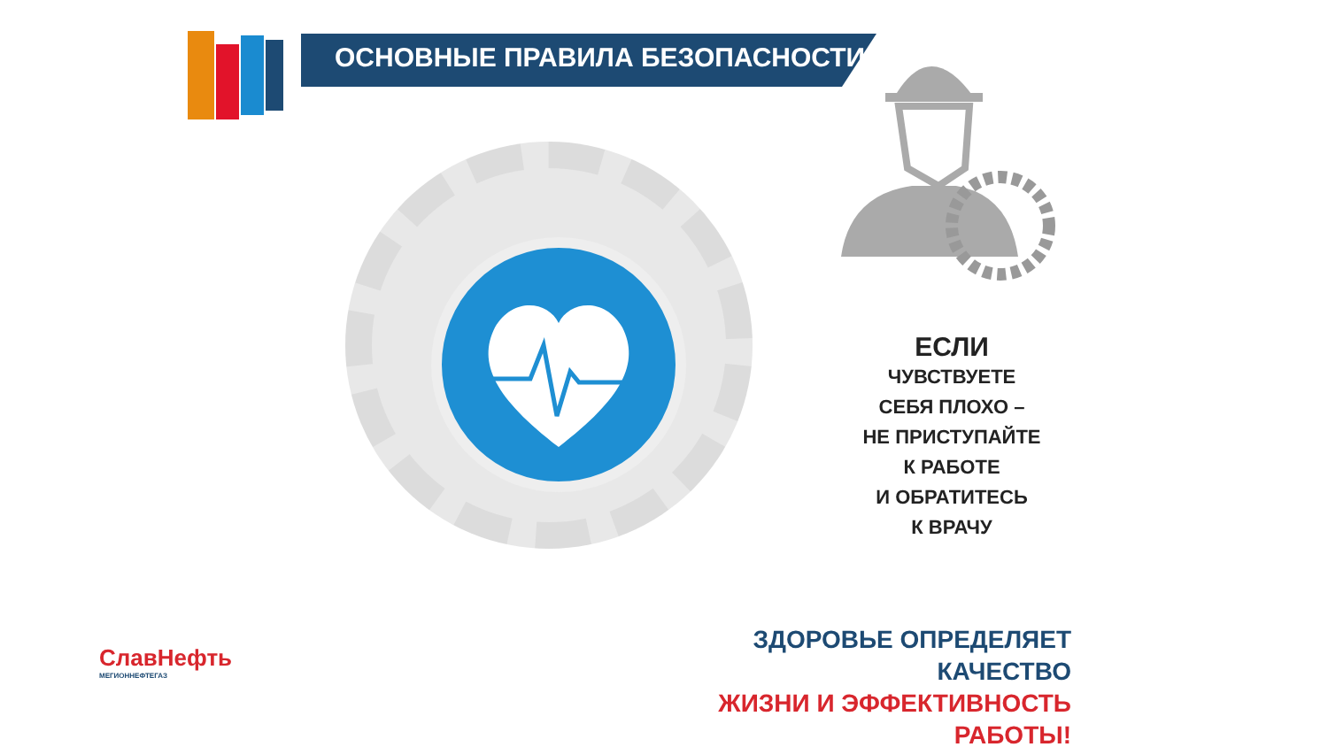ОСНОВНЫЕ ПРАВИЛА БЕЗОПАСНОСТИ
ЕСЛИ
ЧУВСТВУЕТЕ
СЕБЯ ПЛОХО –
НЕ ПРИСТУПАЙТЕ
К РАБОТЕ
И ОБРАТИТЕСЬ
К ВРАЧУ
ЗДОРОВЬЕ ОПРЕДЕЛЯЕТ КАЧЕСТВО
ЖИЗНИ И ЭФФЕКТИВНОСТЬ РАБОТЫ!
СлавНефть
МЕГИОННЕФТЕГАЗ